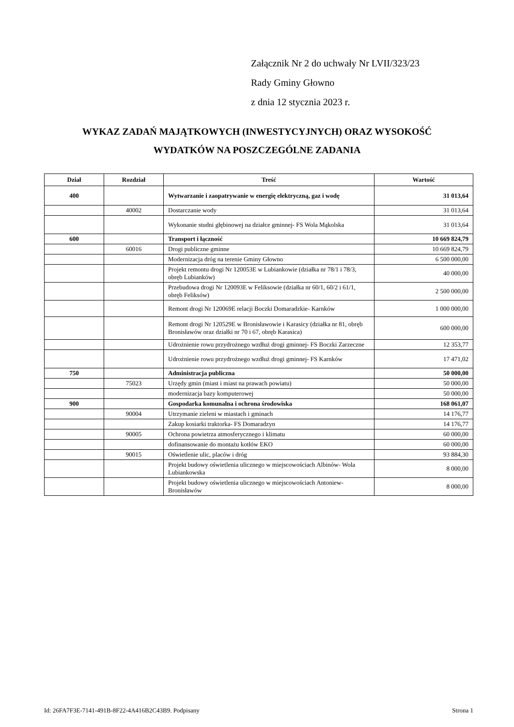Załącznik Nr 2 do uchwały Nr LVII/323/23
Rady Gminy Głowno
z dnia 12 stycznia 2023 r.
WYKAZ ZADAŃ MAJĄTKOWYCH (INWESTYCYJNYCH) ORAZ WYSOKOŚĆ
WYDATKÓW NA POSZCZEGÓLNE ZADANIA
| Dział | Rozdział | Treść | Wartość |
| --- | --- | --- | --- |
| 400 | | Wytwarzanie i zaopatrywanie w energię elektryczną, gaz i wodę | 31 013,64 |
| | 40002 | Dostarczanie wody | 31 013,64 |
| | | Wykonanie studni głębinowej na działce gminnej- FS Wola Mąkolska | 31 013,64 |
| 600 | | Transport i łączność | 10 669 824,79 |
| | 60016 | Drogi publiczne gminne | 10 669 824,79 |
| | | Modernizacja dróg na terenie Gminy Głowno | 6 500 000,00 |
| | | Projekt remontu drogi Nr 120053E w Lubiankowie (działka nr 78/1 i 78/3, obręb Lubianków) | 40 000,00 |
| | | Przebudowa drogi Nr 120093E w Feliksowie (działka nr 60/1, 60/2 i 61/1, obręb Feliksów) | 2 500 000,00 |
| | | Remont drogi Nr 120069E relacji Boczki Domaradzkie- Karnków | 1 000 000,00 |
| | | Remont drogi Nr 120529E w Bronisławowie i Karasicy (działka nr 81, obręb Bronisławów oraz działki nr 70 i 67, obręb Karasica) | 600 000,00 |
| | | Udrożnienie rowu przydrożnego wzdłuż drogi gminnej- FS Boczki Zarzeczne | 12 353,77 |
| | | Udrożnienie rowu przydrożnego wzdłuż drogi gminnej- FS Karnków | 17 471,02 |
| 750 | | Administracja publiczna | 50 000,00 |
| | 75023 | Urzędy gmin (miast i miast na prawach powiatu) | 50 000,00 |
| | | modernizacja bazy komputerowej | 50 000,00 |
| 900 | | Gospodarka komunalna i ochrona środowiska | 168 061,07 |
| | 90004 | Utrzymanie zieleni w miastach i gminach | 14 176,77 |
| | | Zakup kosiarki traktorka- FS Domaradzyn | 14 176,77 |
| | 90005 | Ochrona powietrza atmosferycznego i klimatu | 60 000,00 |
| | | dofinansowanie do montażu kotłów EKO | 60 000,00 |
| | 90015 | Oświetlenie ulic, placów i dróg | 93 884,30 |
| | | Projekt budowy oświetlenia ulicznego w miejscowościach Albinów- Wola Lubiankowska | 8 000,00 |
| | | Projekt budowy oświetlenia ulicznego w miejscowościach Antoniew- Bronisławów | 8 000,00 |
Id: 26FA7F3E-7141-491B-8F22-4A416B2C43B9. Podpisany Strona 1